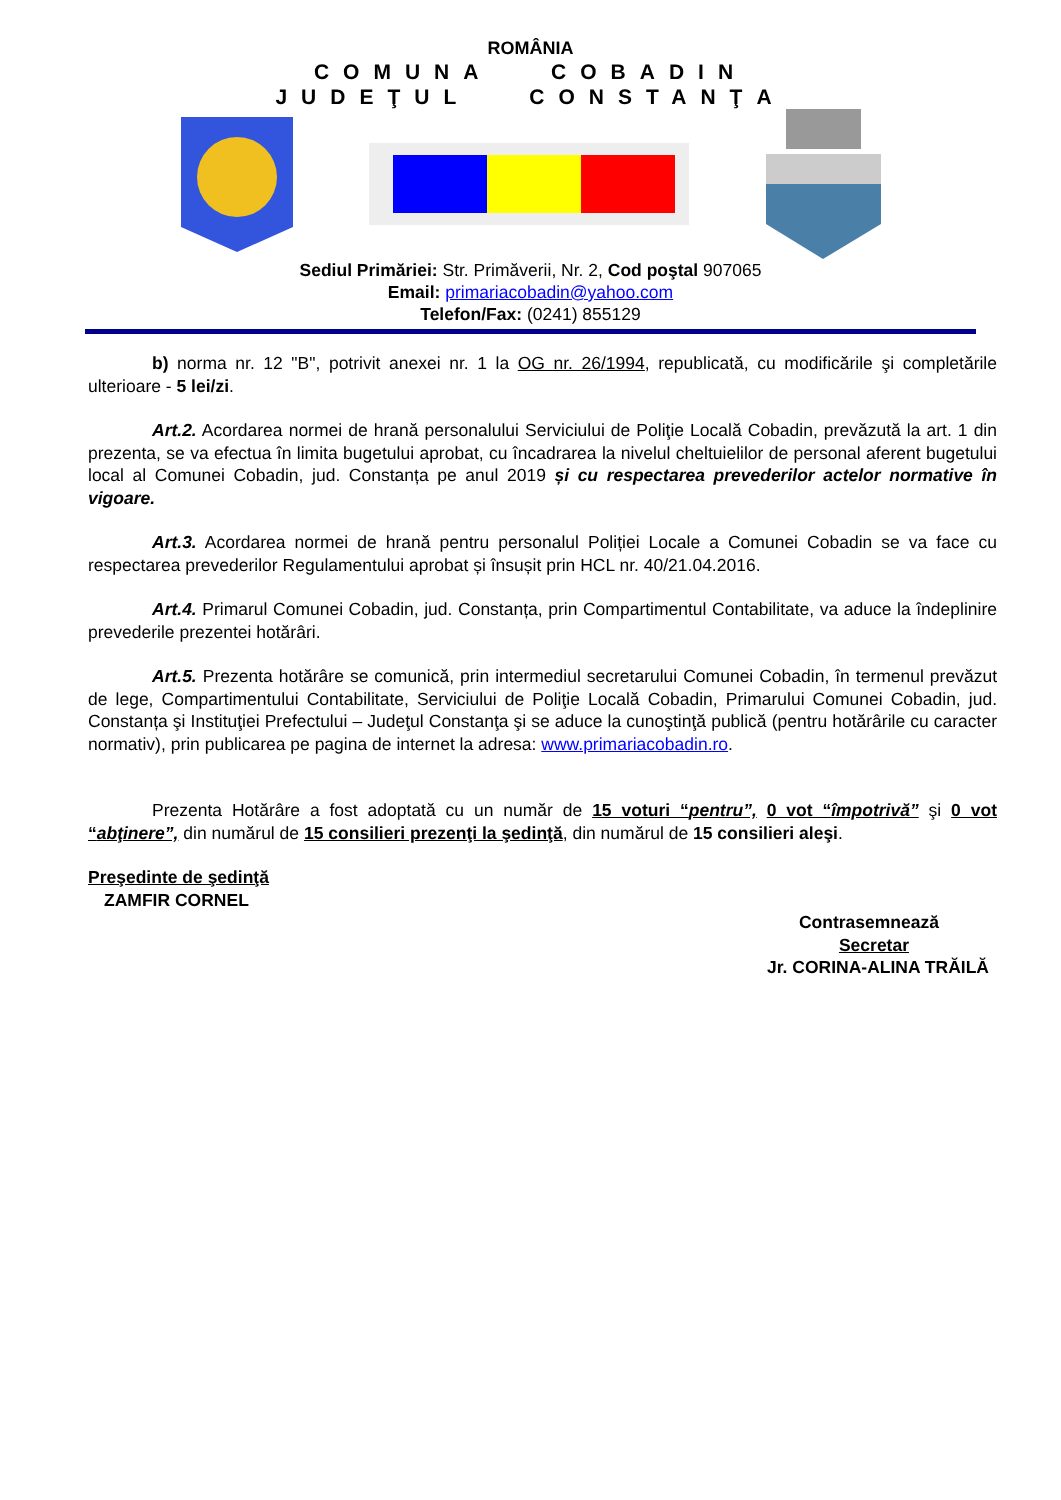ROMÂNIA
COMUNA COBADIN
JUDEŢUL CONSTANŢA
Sediul Primăriei: Str. Primăverii, Nr. 2, Cod poştal 907065
Email: primariacobadin@yahoo.com
Telefon/Fax: (0241) 855129
b) norma nr. 12 "B", potrivit anexei nr. 1 la OG nr. 26/1994, republicată, cu modificările şi completările ulterioare - 5 lei/zi.
Art.2. Acordarea normei de hrană personalului Serviciului de Poliţie Locală Cobadin, prevăzută la art. 1 din prezenta, se va efectua în limita bugetului aprobat, cu încadrarea la nivelul cheltuielilor de personal aferent bugetului local al Comunei Cobadin, jud. Constanța pe anul 2019 și cu respectarea prevederilor actelor normative în vigoare.
Art.3. Acordarea normei de hrană pentru personalul Poliției Locale a Comunei Cobadin se va face cu respectarea prevederilor Regulamentului aprobat și însușit prin HCL nr. 40/21.04.2016.
Art.4. Primarul Comunei Cobadin, jud. Constanța, prin Compartimentul Contabilitate, va aduce la îndeplinire prevederile prezentei hotărâri.
Art.5. Prezenta hotărâre se comunică, prin intermediul secretarului Comunei Cobadin, în termenul prevăzut de lege, Compartimentului Contabilitate, Serviciului de Poliţie Locală Cobadin, Primarului Comunei Cobadin, jud. Constanța şi Instituţiei Prefectului – Judeţul Constanţa şi se aduce la cunoştinţă publică (pentru hotărârile cu caracter normativ), prin publicarea pe pagina de internet la adresa: www.primariacobadin.ro.
Prezenta Hotărâre a fost adoptată cu un număr de 15 voturi “pentru”, 0 vot “împotrivă” şi 0 vot “abţinere”, din numărul de 15 consilieri prezenţi la şedinţă, din numărul de 15 consilieri aleşi.
Preşedinte de şedinţă
ZAMFIR CORNEL
Contrasemnează
Secretar
Jr. CORINA-ALINA TRĂILĂ